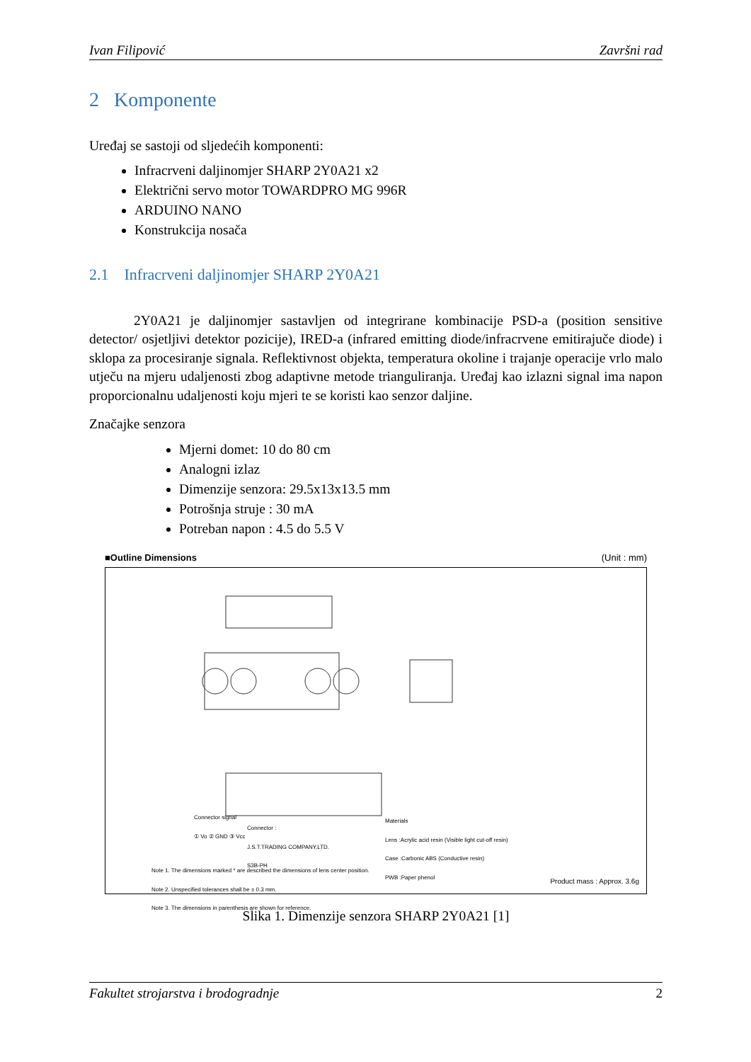Ivan Filipović Završni rad
2 Komponente
Uređaj se sastoji od sljedećih komponenti:
Infracrveni daljinomjer SHARP 2Y0A21 x2
Električni servo motor TOWARDPRO MG 996R
ARDUINO NANO
Konstrukcija nosača
2.1 Infracrveni daljinomjer SHARP 2Y0A21
2Y0A21 je daljinomjer sastavljen od integrirane kombinacije PSD-a (position sensitive detector/ osjetljivi detektor pozicije), IRED-a (infrared emitting diode/infracrvene emitirajuče diode) i sklopa za procesiranje signala. Reflektivnost objekta, temperatura okoline i trajanje operacije vrlo malo utječu na mjeru udaljenosti zbog adaptivne metode trianguliranja. Uređaj kao izlazni signal ima napon proporcionalnu udaljenosti koju mjeri te se koristi kao senzor daljine.
Značajke senzora
Mjerni domet: 10 do 80 cm
Analogni izlaz
Dimenzije senzora: 29.5x13x13.5 mm
Potrošnja struje : 30 mA
Potreban napon : 4.5 do 5.5 V
■Outline Dimensions (Unit : mm)
Connector signal
① Vo ② GND ③ Vcc
Connector :
J.S.T.TRADING COMPANY,LTD.
S3B-PH
Materials
Lens :Acrylic acid resin (Visible light cut-off resin)
Case :Carbonic ABS (Conductive resin)
PWB :Paper phenol
Note 1. The dimensions marked * are described the dimensions of lens center position.
Note 2. Unspecified tolerances shall be ± 0.3 mm.
Note 3. The dimensions in parenthesis are shown for reference.
Product mass : Approx. 3.6g
Slika 1. Dimenzije senzora SHARP 2Y0A21 [1]
Fakultet strojarstva i brodogradnje 2